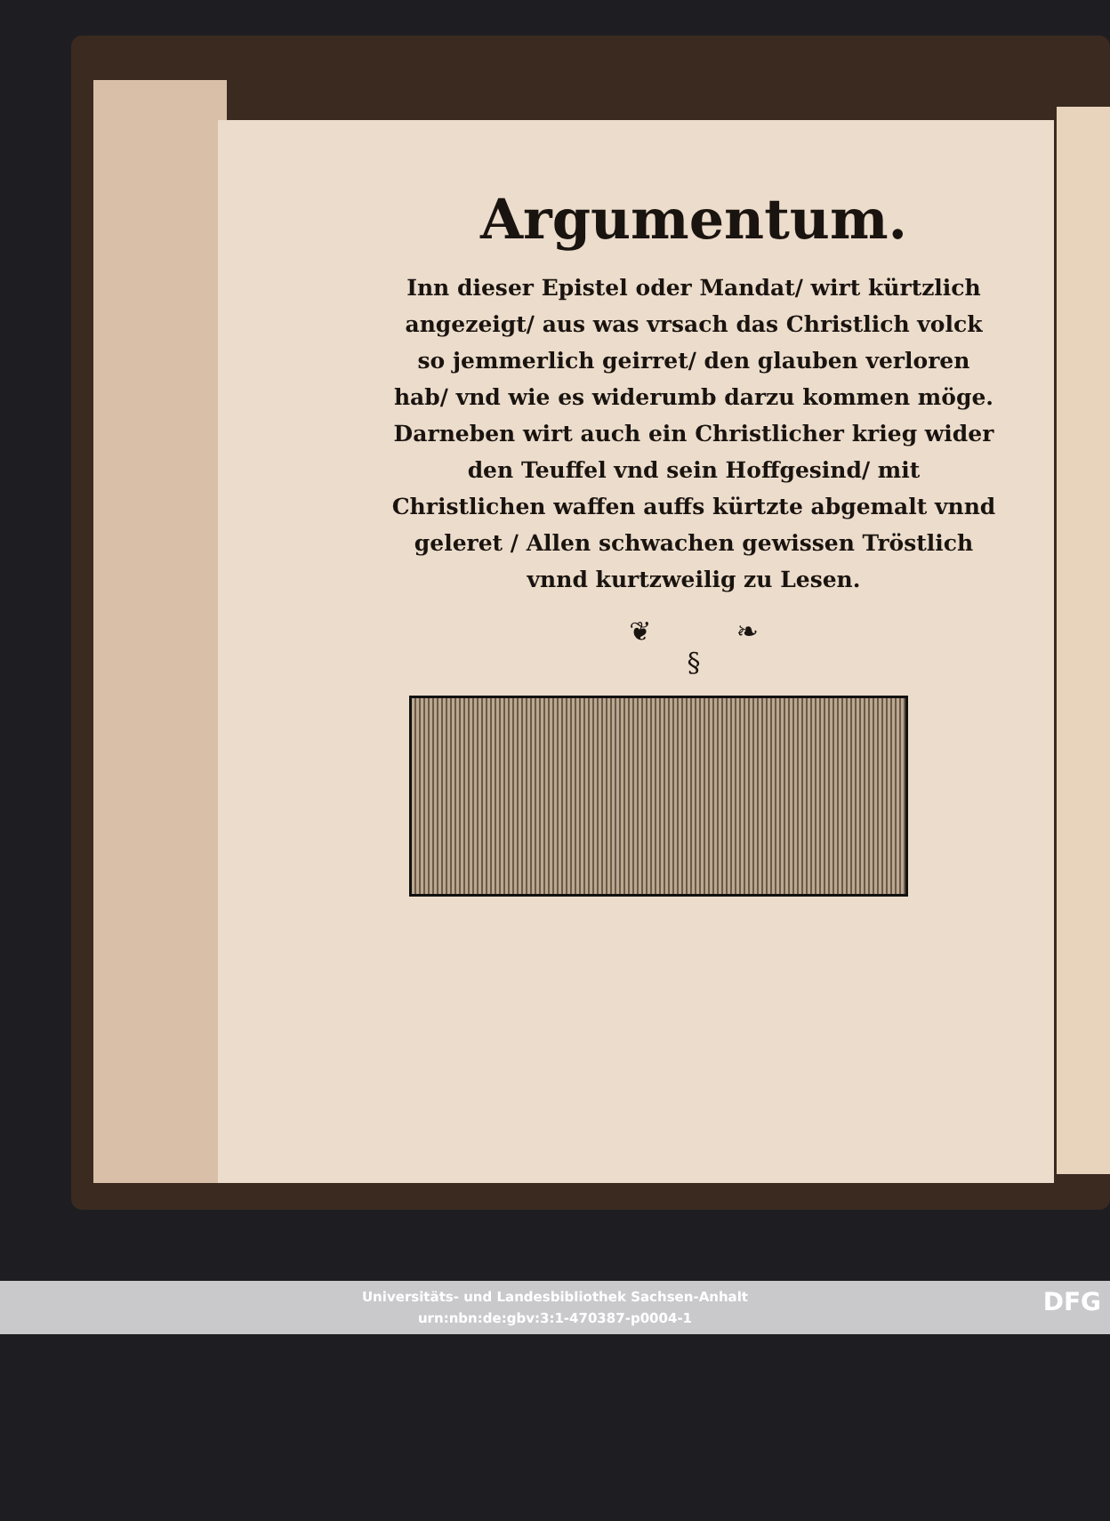Argumentum.
Inn dieser Epistel oder Mandat/ wirt kürtzlich angezeigt/ aus was vrsach das Christlich volck so jemmerlich geirret/ den glauben verloren hab/ vnd wie es widerumb darzu kommen möge. Darneben wirt auch ein Christlicher krieg wider den Teuffel vnd sein Hoffgesind/ mit Christlichen waffen auffs kürtzte abgemalt vnnd geleret / Allen schwachen gewissen Tröstlich vnnd kurtzweilig zu Lesen.
❦ ❧
§
Universitäts- und Landesbibliothek Sachsen-Anhalt
urn:nbn:de:gbv:3:1-470387-p0004-1
DFG